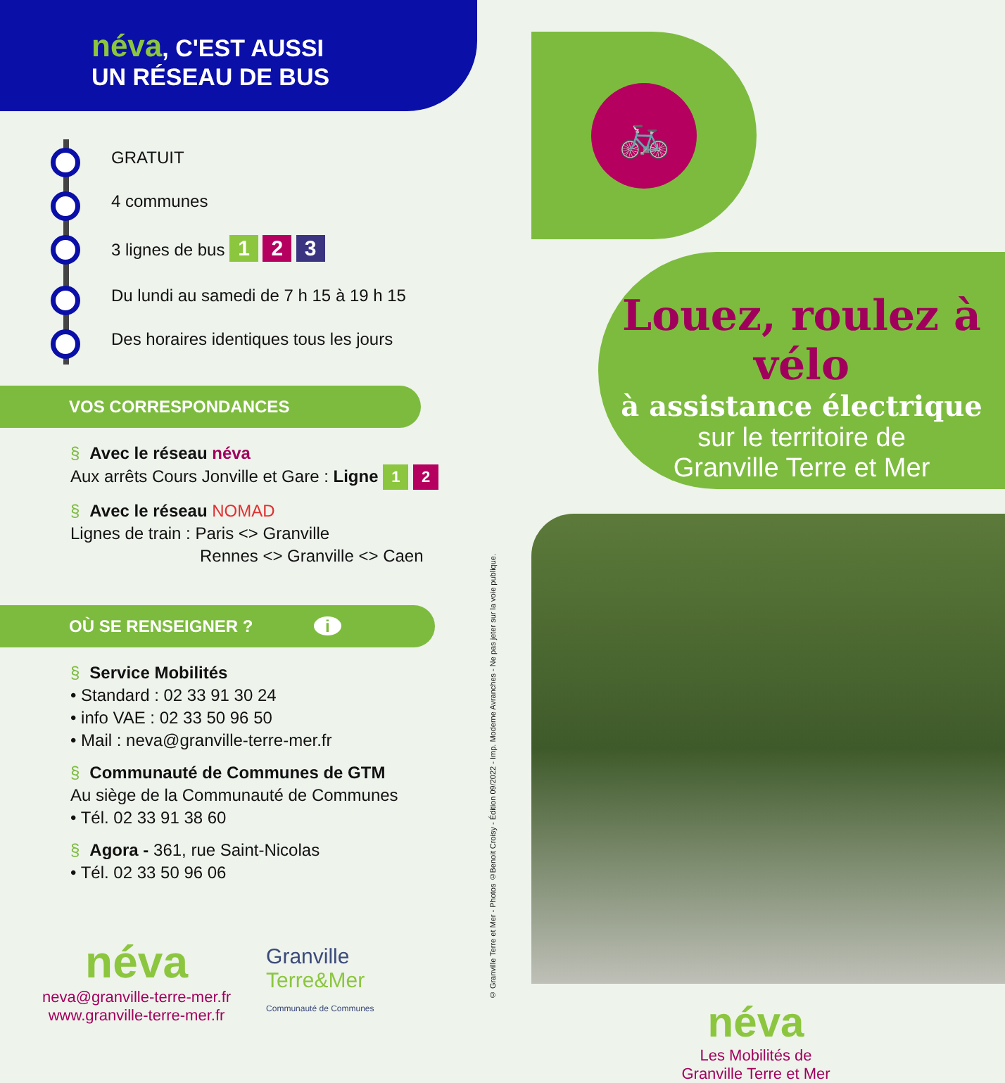néva, C'EST AUSSI
UN RÉSEAU DE BUS
GRATUIT
4 communes
3 lignes de bus 1 2 3
Du lundi au samedi de 7 h 15 à 19 h 15
Des horaires identiques tous les jours
VOS CORRESPONDANCES
§ Avec le réseau néva
Aux arrêts Cours Jonville et Gare : Ligne 1 2
§ Avec le réseau NOMAD
Lignes de train : Paris <> Granville
Rennes <> Granville <> Caen
OÙ SE RENSEIGNER ? i
§ Service Mobilités
• Standard : 02 33 91 30 24
• info VAE : 02 33 50 96 50
• Mail : neva@granville-terre-mer.fr
§ Communauté de Communes de GTM
Au siège de la Communauté de Communes
• Tél. 02 33 91 38 60
§ Agora - 361, rue Saint-Nicolas
• Tél. 02 33 50 96 06
néva
neva@granville-terre-mer.fr
www.granville-terre-mer.fr
Granville
Terre&Mer
Communauté de Communes
© Granville Terre et Mer - Photos ©Benoit Croisy - Édition 09/2022 - Imp. Moderne Avranches - Ne pas jeter sur la voie publique.
🚲
Louez, roulez à vélo
à assistance électrique
sur le territoire de
Granville Terre et Mer
néva
Les Mobilités de
Granville Terre et Mer